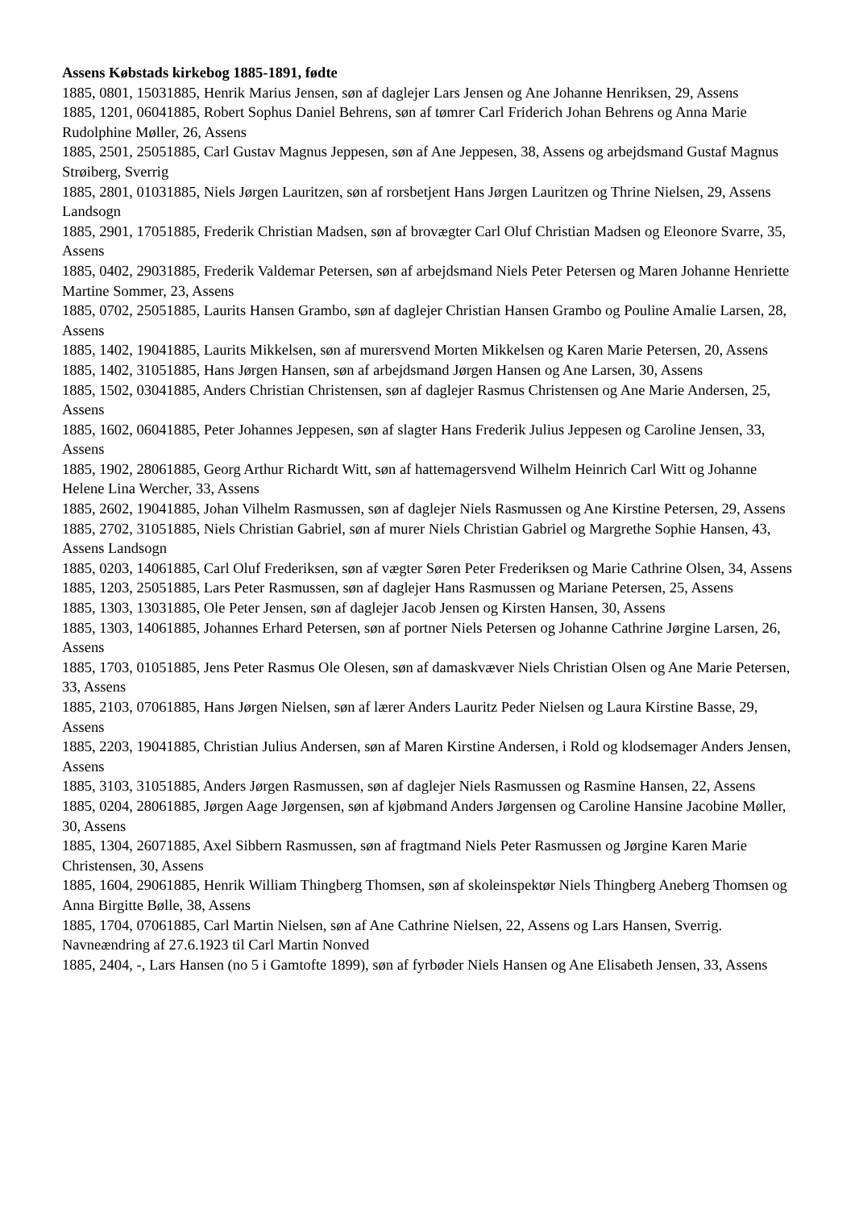Assens Købstads kirkebog 1885-1891, fødte
1885, 0801, 15031885, Henrik Marius Jensen, søn af daglejer Lars Jensen og Ane Johanne Henriksen, 29, Assens
1885, 1201, 06041885, Robert Sophus Daniel Behrens, søn af tømrer Carl Friderich Johan Behrens og Anna Marie Rudolphine Møller, 26, Assens
1885, 2501, 25051885, Carl Gustav Magnus Jeppesen, søn af Ane Jeppesen, 38, Assens og arbejdsmand Gustaf Magnus Strøiberg, Sverrig
1885, 2801, 01031885, Niels Jørgen Lauritzen, søn af rorsbetjent Hans Jørgen Lauritzen og Thrine Nielsen, 29, Assens Landsogn
1885, 2901, 17051885, Frederik Christian Madsen, søn af brovægter Carl Oluf Christian Madsen og Eleonore Svarre, 35, Assens
1885, 0402, 29031885, Frederik Valdemar Petersen, søn af arbejdsmand Niels Peter Petersen og Maren Johanne Henriette Martine Sommer, 23, Assens
1885, 0702, 25051885, Laurits Hansen Grambo, søn af daglejer Christian Hansen Grambo og Pouline Amalie Larsen, 28, Assens
1885, 1402, 19041885, Laurits Mikkelsen, søn af murersvend Morten Mikkelsen og Karen Marie Petersen, 20, Assens
1885, 1402, 31051885, Hans Jørgen Hansen, søn af arbejdsmand Jørgen Hansen og Ane Larsen, 30, Assens
1885, 1502, 03041885, Anders Christian Christensen, søn af daglejer Rasmus Christensen og Ane Marie Andersen, 25, Assens
1885, 1602, 06041885, Peter Johannes Jeppesen, søn af slagter Hans Frederik Julius Jeppesen og Caroline Jensen, 33, Assens
1885, 1902, 28061885, Georg Arthur Richardt Witt, søn af hattemagersvend Wilhelm Heinrich Carl Witt og Johanne Helene Lina Wercher, 33, Assens
1885, 2602, 19041885, Johan Vilhelm Rasmussen, søn af daglejer Niels Rasmussen og Ane Kirstine Petersen, 29, Assens
1885, 2702, 31051885, Niels Christian Gabriel, søn af murer Niels Christian Gabriel og Margrethe Sophie Hansen, 43, Assens Landsogn
1885, 0203, 14061885, Carl Oluf Frederiksen, søn af vægter Søren Peter Frederiksen og Marie Cathrine Olsen, 34, Assens
1885, 1203, 25051885, Lars Peter Rasmussen, søn af daglejer Hans Rasmussen og Mariane Petersen, 25, Assens
1885, 1303, 13031885, Ole Peter Jensen, søn af daglejer Jacob Jensen og Kirsten Hansen, 30, Assens
1885, 1303, 14061885, Johannes Erhard Petersen, søn af portner Niels Petersen og Johanne Cathrine Jørgine Larsen, 26, Assens
1885, 1703, 01051885, Jens Peter Rasmus Ole Olesen, søn af damaskvæver Niels Christian Olsen og Ane Marie Petersen, 33, Assens
1885, 2103, 07061885, Hans Jørgen Nielsen, søn af lærer Anders Lauritz Peder Nielsen og Laura Kirstine Basse, 29, Assens
1885, 2203, 19041885, Christian Julius Andersen, søn af Maren Kirstine Andersen, i Rold og klodsemager Anders Jensen, Assens
1885, 3103, 31051885, Anders Jørgen Rasmussen, søn af daglejer Niels Rasmussen og Rasmine Hansen, 22, Assens
1885, 0204, 28061885, Jørgen Aage Jørgensen, søn af kjøbmand Anders Jørgensen og Caroline Hansine Jacobine Møller, 30, Assens
1885, 1304, 26071885, Axel Sibbern Rasmussen, søn af fragtmand Niels Peter Rasmussen og Jørgine Karen Marie Christensen, 30, Assens
1885, 1604, 29061885, Henrik William Thingberg Thomsen, søn af skoleinspektør Niels Thingberg Aneberg Thomsen og Anna Birgitte Bølle, 38, Assens
1885, 1704, 07061885, Carl Martin Nielsen, søn af Ane Cathrine Nielsen, 22, Assens og Lars Hansen, Sverrig. Navneændring af 27.6.1923 til Carl Martin Nonved
1885, 2404, -, Lars Hansen (no 5 i Gamtofte 1899), søn af fyrbøder Niels Hansen og Ane Elisabeth Jensen, 33, Assens